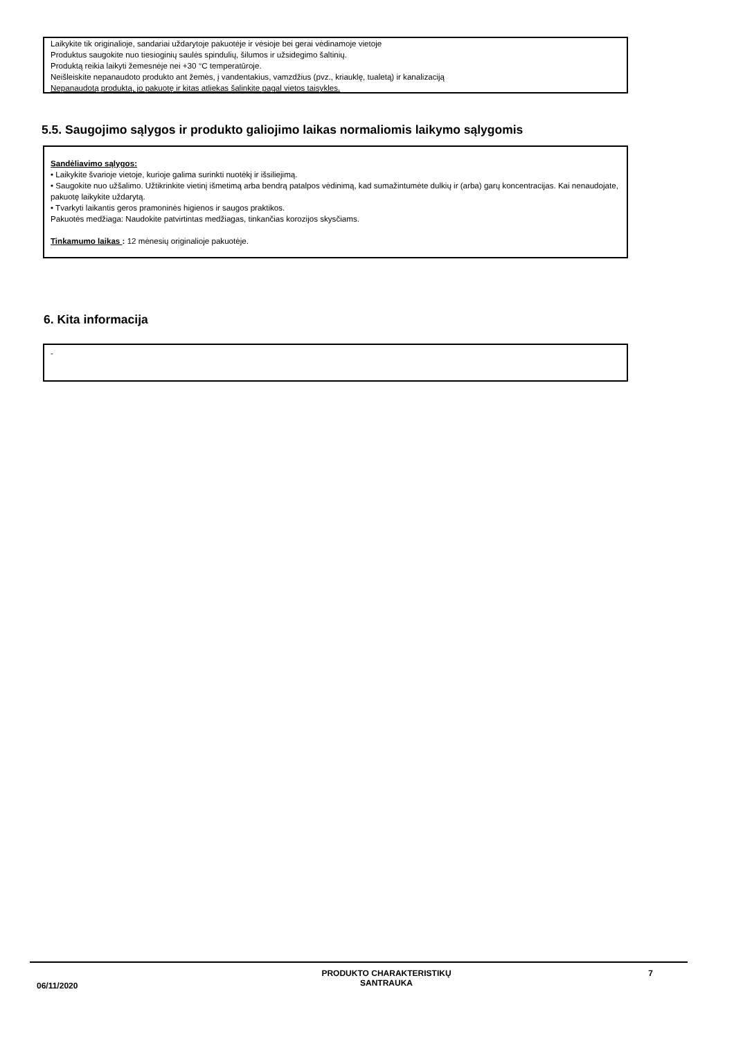Laikykite tik originalioje, sandariai uždarytoje pakuotėje ir vėsioje bei gerai vėdinamoje vietoje
Produktus saugokite nuo tiesioginių saulės spindulių, šilumos ir užsidegimo šaltinių.
Produktą reikia laikyti žemesnėje nei +30 °C temperatūroje.
Neišleiskite nepanaudoto produkto ant žemės, į vandentakius, vamzdžius (pvz., kriauklę, tualetą) ir kanalizaciją
Nepanaudotą produktą, jo pakuotę ir kitas atliekas šalinkite pagal vietos taisykles.
5.5. Saugojimo sąlygos ir produkto galiojimo laikas normaliomis laikymo sąlygomis
Sandėliavimo sąlygos:
• Laikykite švarioje vietoje, kurioje galima surinkti nuotėkį ir išsiliejimą.
• Saugokite nuo užšalimo. Užtikrinkite vietinį išmetimą arba bendrą patalpos vėdinimą, kad sumažintumėte dulkių ir (arba) garų koncentracijas. Kai nenaudojate, pakuotę laikykite uždarytą.
• Tvarkyti laikantis geros pramoninės higienos ir saugos praktikos.
Pakuotės medžiaga: Naudokite patvirtintas medžiagas, tinkančias korozijos skysčiams.
Tinkamumo laikas : 12 mėnesių originalioje pakuotėje.
6. Kita informacija
-
06/11/2020
PRODUKTO CHARAKTERISTIKŲ
SANTRAUKA
7